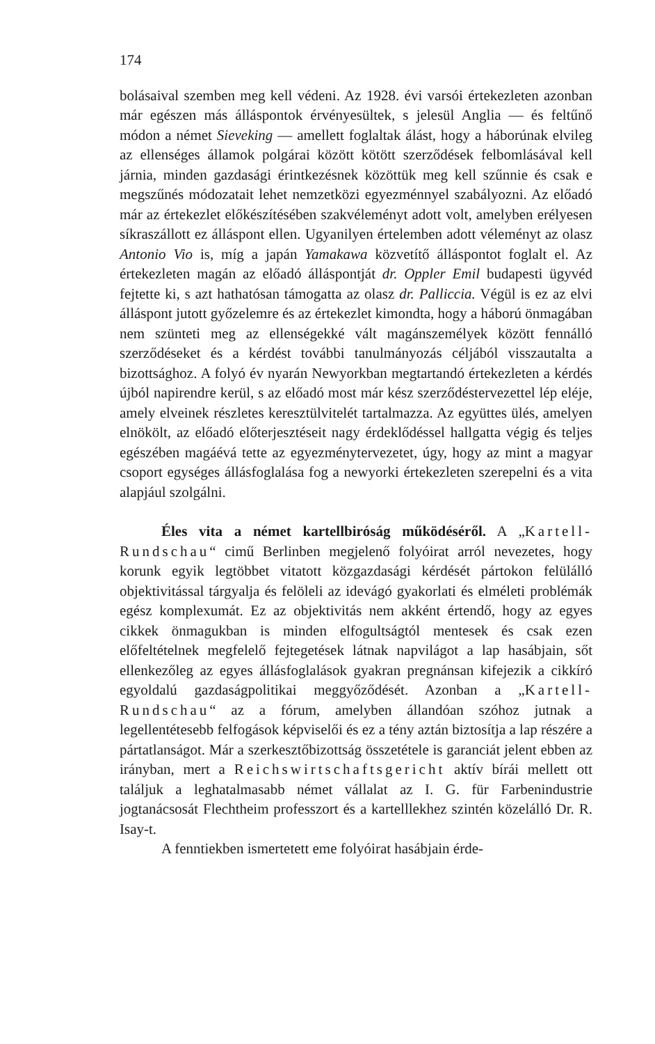174
bolásaival szemben meg kell védeni. Az 1928. évi varsói értekezleten azonban már egészen más álláspontok érvényesültek, s jelesül Anglia — és feltűnő módon a német Sieveking — amellett foglaltak álást, hogy a háborúnak elvileg az ellenséges államok polgárai között kötött szerződések felbomlásával kell járnia, minden gazdasági érintkezésnek közöttük meg kell szűnnie és csak e megszűnés módozatait lehet nemzetközi egyezménnyel szabályozni. Az előadó már az értekezlet előkészítésében szakvéleményt adott volt, amelyben erélyesen síkraszállott ez álláspont ellen. Ugyanilyen értelemben adott véleményt az olasz Antonio Vio is, míg a japán Yamakawa közvetítő álláspontot foglalt el. Az értekezleten magán az előadó álláspontját dr. Oppler Emil budapesti ügyvéd fejtette ki, s azt hathatósan támogatta az olasz dr. Palliccia. Végül is ez az elvi álláspont jutott győzelemre és az értekezlet kimondta, hogy a háború önmagában nem szünteti meg az ellenségekké vált magánszemélyek között fennálló szerződéseket és a kérdést további tanulmányozás céljából visszautalta a bizottsághoz. A folyó év nyarán Newyorkban megtartandó értekezleten a kérdés újból napirendre kerül, s az előadó most már kész szerződéstervezettel lép eléje, amely elveinek részletes keresztülvitelét tartalmazza. Az együttes ülés, amelyen elnökölt, az előadó előterjesztéseit nagy érdeklődéssel hallgatta végig és teljes egészében magáévá tette az egyezménytervezetet, úgy, hogy az mint a magyar csoport egységes állásfoglalása fog a newyorki értekezleten szerepelni és a vita alapjául szolgálni.
Éles vita a német kartellbiróság működéséről. A „Kartell-Rundschau“ cimű Berlinben megjelenő folyóirat arról nevezetes, hogy korunk egyik legtöbbet vitatott közgazdasági kérdését pártokon felülálló objektivitással tárgyalja és felöleli az idevágó gyakorlati és elméleti problémák egész komplexumát. Ez az objektivitás nem akként értendő, hogy az egyes cikkek önmagukban is minden elfogultságtól mentesek és csak ezen előfeltételnek megfelelő fejtegetések látnak napvilágot a lap hasábjain, sőt ellenkezőleg az egyes állásfoglalások gyakran pregnánsan kifejezik a cikkíró egyoldalú gazdaságpolitikai meggyőződését. Azonban a „Kartell-Rundschau“ az a fórum, amelyben állandóan szóhoz jutnak a legellentétesebb felfogások képviselői és ez a tény aztán biztosítja a lap részére a pártatlanságot. Már a szerkesztőbizottság összetétele is garanciát jelent ebben az irányban, mert a Reichswirtschaftsgericht aktív bírái mellett ott találjuk a leghatalmasabb német vállalat az I. G. für Farbenindustrie jogtanácsosát Flechtheim professzort és a kartelllekhez szintén közelálló Dr. R. Isay-t.
A fenntiekben ismertetett eme folyóirat hasábjain érde-